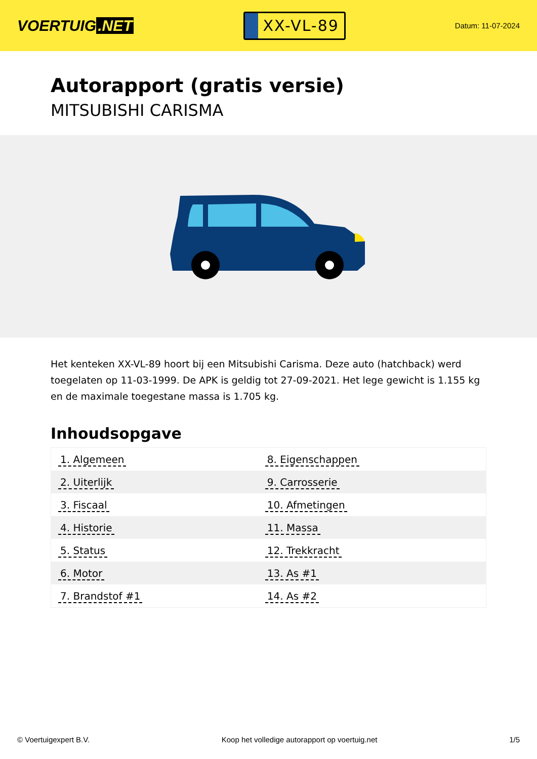VOERTUIG.NET
XX-VL-89
Datum: 11-07-2024
Autorapport (gratis versie)
MITSUBISHI CARISMA
Het kenteken XX-VL-89 hoort bij een Mitsubishi Carisma. Deze auto (hatchback) werd toegelaten op 11-03-1999. De APK is geldig tot 27-09-2021. Het lege gewicht is 1.155 kg en de maximale toegestane massa is 1.705 kg.
Inhoudsopgave
| 1. Algemeen | 8. Eigenschappen |
| 2. Uiterlijk | 9. Carrosserie |
| 3. Fiscaal | 10. Afmetingen |
| 4. Historie | 11. Massa |
| 5. Status | 12. Trekkracht |
| 6. Motor | 13. As #1 |
| 7. Brandstof #1 | 14. As #2 |
© Voertuigexpert B.V. Koop het volledige autorapport op voertuig.net 1/5